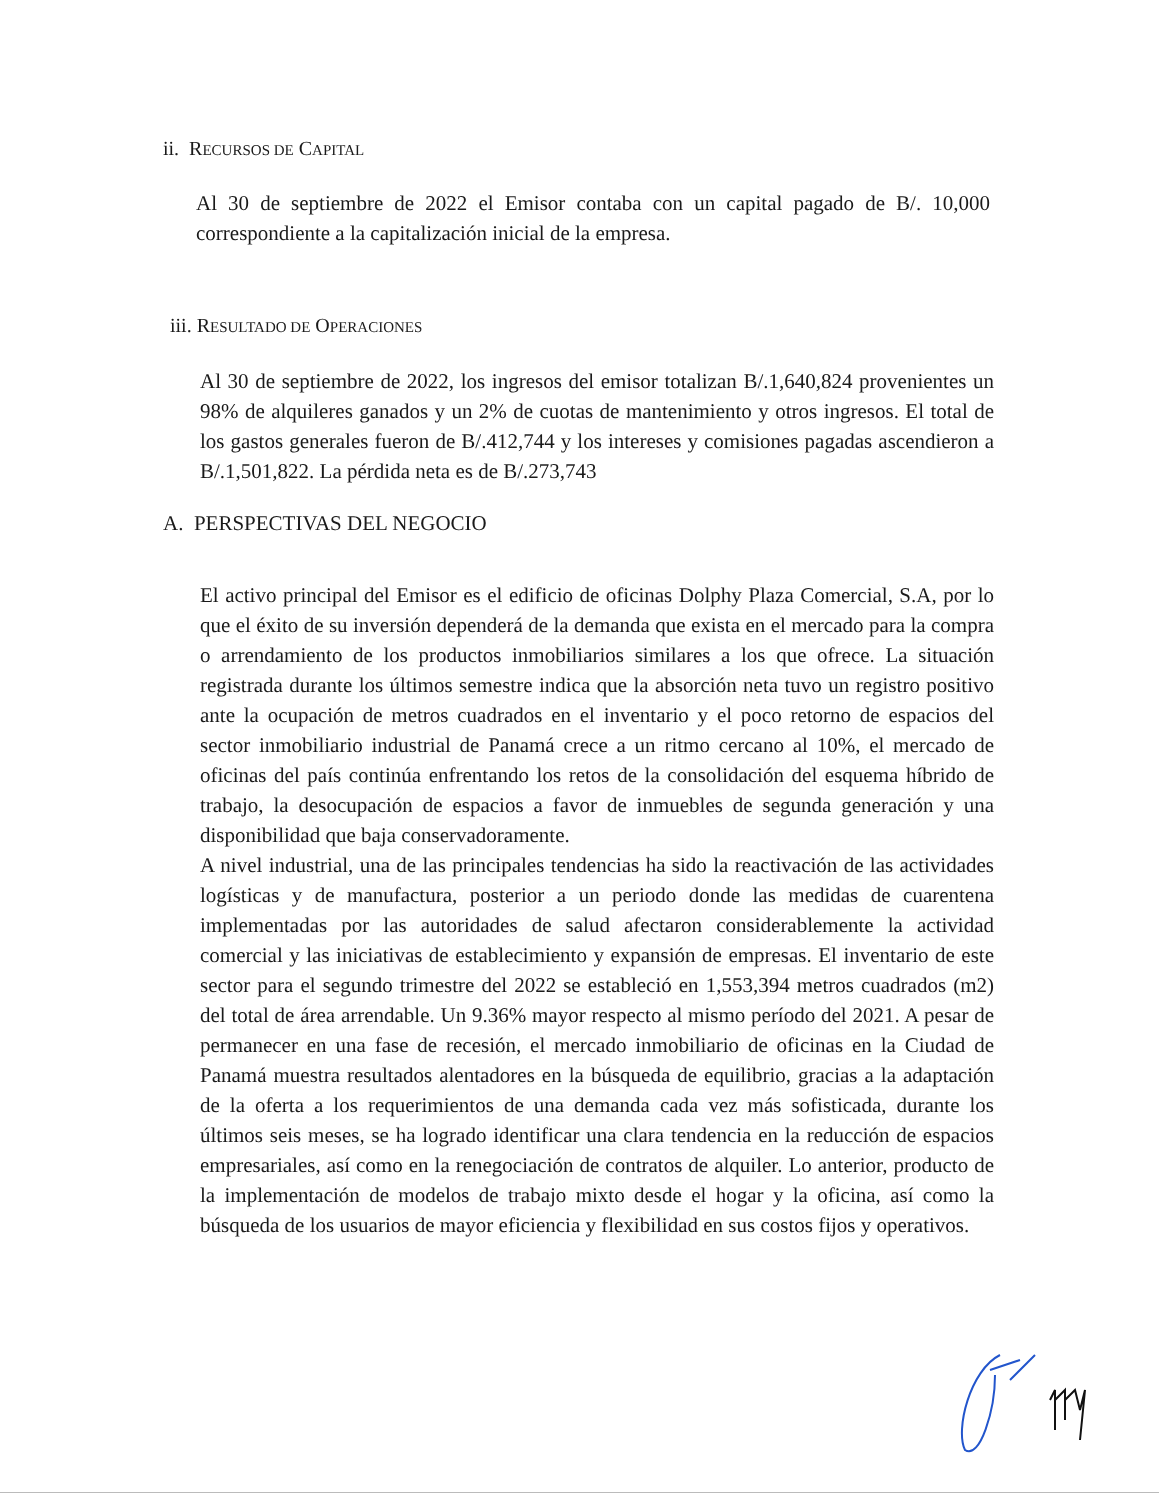ii. RECURSOS DE CAPITAL
Al 30 de septiembre de 2022 el Emisor contaba con un capital pagado de B/. 10,000 correspondiente a la capitalización inicial de la empresa.
iii. RESULTADO DE OPERACIONES
Al 30 de septiembre de 2022, los ingresos del emisor totalizan B/.1,640,824 provenientes un 98% de alquileres ganados y un 2% de cuotas de mantenimiento y otros ingresos. El total de los gastos generales fueron de B/.412,744 y los intereses y comisiones pagadas ascendieron a B/.1,501,822. La pérdida neta es de B/.273,743
A. PERSPECTIVAS DEL NEGOCIO
El activo principal del Emisor es el edificio de oficinas Dolphy Plaza Comercial, S.A, por lo que el éxito de su inversión dependerá de la demanda que exista en el mercado para la compra o arrendamiento de los productos inmobiliarios similares a los que ofrece. La situación registrada durante los últimos semestre indica que la absorción neta tuvo un registro positivo ante la ocupación de metros cuadrados en el inventario y el poco retorno de espacios del sector inmobiliario industrial de Panamá crece a un ritmo cercano al 10%, el mercado de oficinas del país continúa enfrentando los retos de la consolidación del esquema híbrido de trabajo, la desocupación de espacios a favor de inmuebles de segunda generación y una disponibilidad que baja conservadoramente.
A nivel industrial, una de las principales tendencias ha sido la reactivación de las actividades logísticas y de manufactura, posterior a un periodo donde las medidas de cuarentena implementadas por las autoridades de salud afectaron considerablemente la actividad comercial y las iniciativas de establecimiento y expansión de empresas. El inventario de este sector para el segundo trimestre del 2022 se estableció en 1,553,394 metros cuadrados (m2) del total de área arrendable. Un 9.36% mayor respecto al mismo período del 2021. A pesar de permanecer en una fase de recesión, el mercado inmobiliario de oficinas en la Ciudad de Panamá muestra resultados alentadores en la búsqueda de equilibrio, gracias a la adaptación de la oferta a los requerimientos de una demanda cada vez más sofisticada, durante los últimos seis meses, se ha logrado identificar una clara tendencia en la reducción de espacios empresariales, así como en la renegociación de contratos de alquiler. Lo anterior, producto de la implementación de modelos de trabajo mixto desde el hogar y la oficina, así como la búsqueda de los usuarios de mayor eficiencia y flexibilidad en sus costos fijos y operativos.